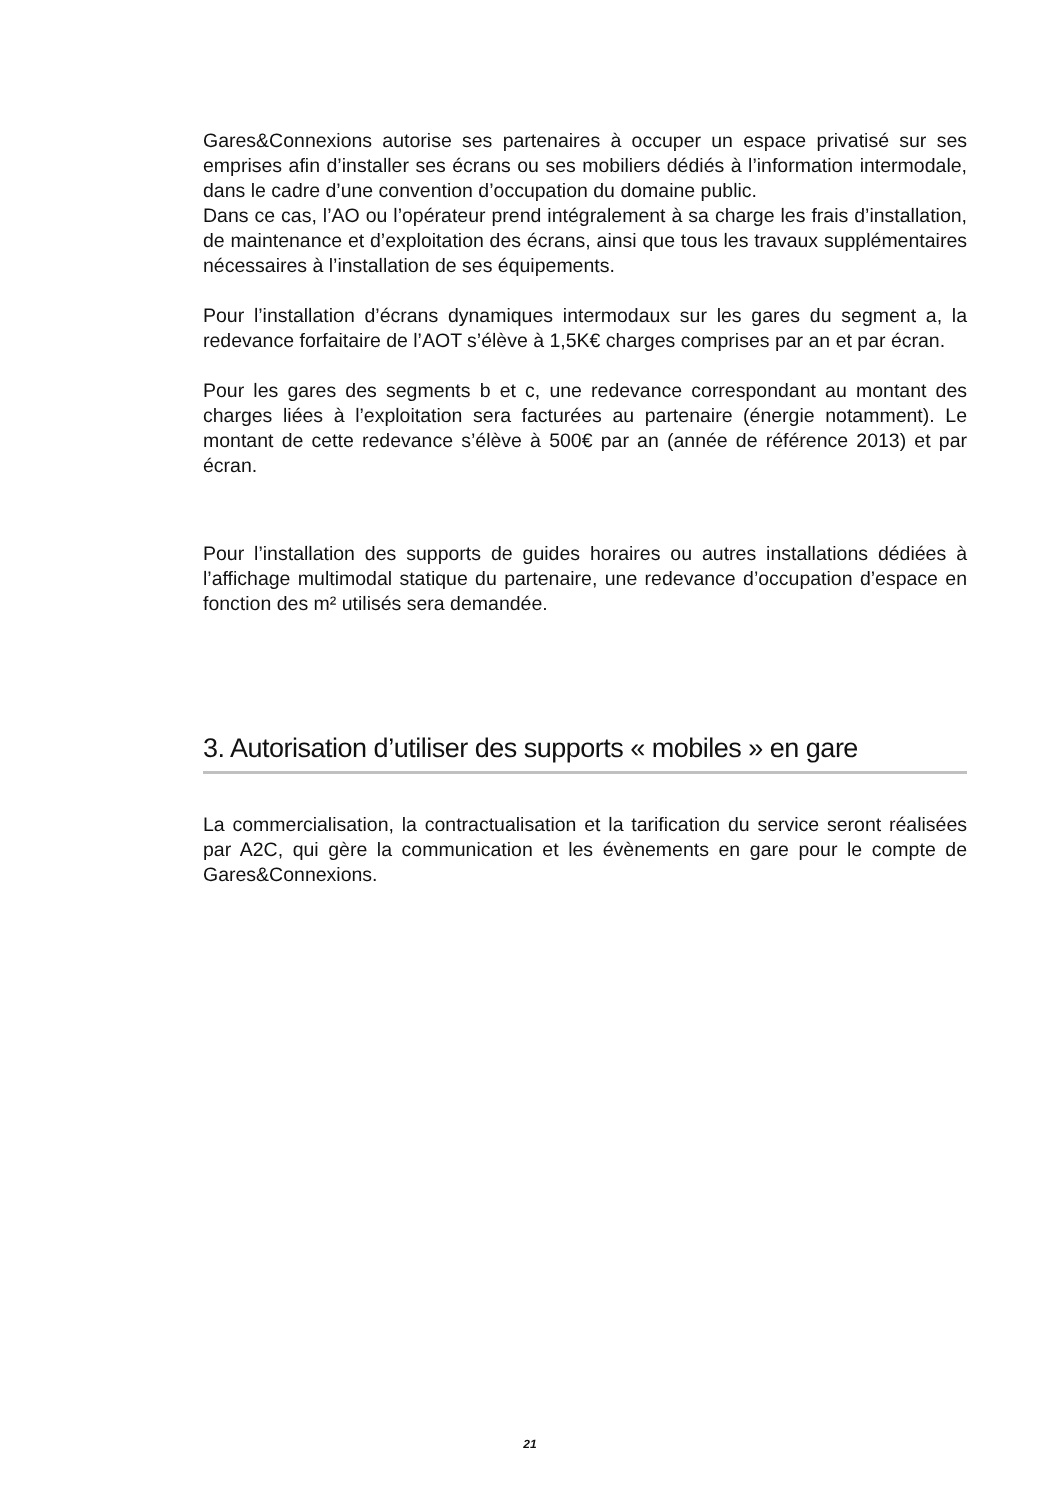Gares&Connexions autorise ses partenaires à occuper un espace privatisé sur ses emprises afin d’installer ses écrans ou ses mobiliers dédiés à l’information intermodale, dans le cadre d’une convention d’occupation du domaine public.
Dans ce cas, l’AO ou l’opérateur prend intégralement à sa charge les frais d’installation, de maintenance et d’exploitation des écrans, ainsi que tous les travaux supplémentaires nécessaires à l’installation de ses équipements.
Pour l’installation d’écrans dynamiques intermodaux sur les gares du segment a, la redevance forfaitaire de l’AOT s’élève à 1,5K€ charges comprises par an et par écran.
Pour les gares des segments b et c, une redevance correspondant au montant des charges liées à l’exploitation sera facturées au partenaire (énergie notamment). Le montant de cette redevance s’élève à 500€ par an (année de référence 2013) et par écran.
Pour l’installation des supports de guides horaires ou autres installations dédiées à l’affichage multimodal statique du partenaire, une redevance d’occupation d’espace en fonction des m² utilisés sera demandée.
3. Autorisation d’utiliser des supports « mobiles » en gare
La commercialisation, la contractualisation et la tarification du service seront réalisées par A2C, qui gère la communication et les évènements en gare pour le compte de Gares&Connexions.
21